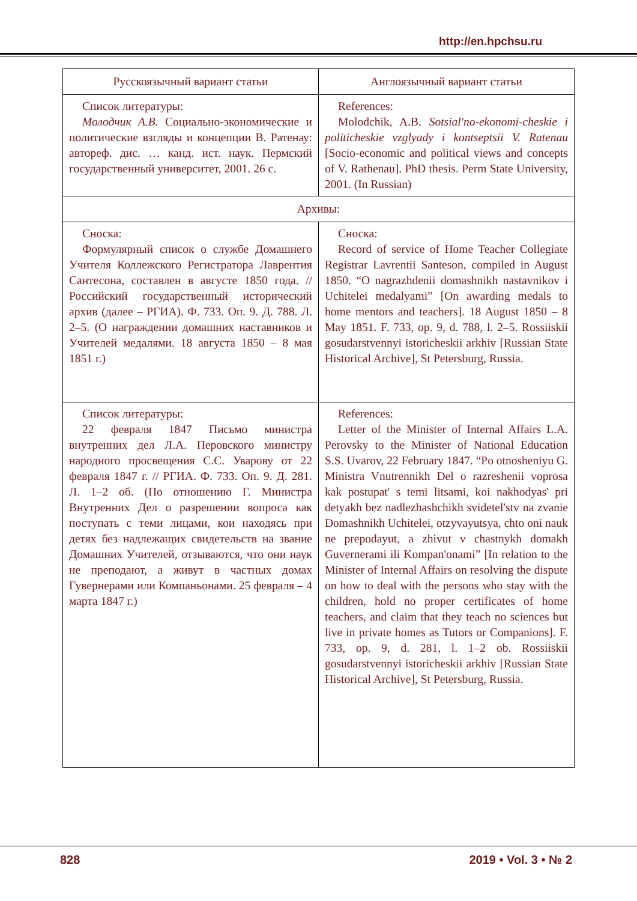http://en.hpchsu.ru
| Русскоязычный вариант статьи | Англоязычный вариант статьи |
| --- | --- |
| Список литературы: Молодчик А.В. Социально-экономические и политические взгляды и концепции В. Ратенау: автореф. дис. … канд. ист. наук. Пермский государственный университет, 2001. 26 с. | References: Molodchik, A.B. Sotsial'no-ekonomi-cheskie i politicheskie vzglyady i kontseptsii V. Ratenau [Socio-economic and political views and concepts of V. Rathenau]. PhD thesis. Perm State University, 2001. (In Russian) |
| Архивы: | |
| Сноска: Формулярный список о службе Домашнего Учителя Коллежского Регистратора Лаврентия Сантесона, составлен в августе 1850 года. // Российский государственный исторический архив (далее – РГИА). Ф. 733. Оп. 9. Д. 788. Л. 2–5. (О награждении домашних наставников и Учителей медалями. 18 августа 1850 – 8 мая 1851 г.) | Сноска: Record of service of Home Teacher Collegiate Registrar Lavrentii Santeson, compiled in August 1850. “O nagrazhdenii domashnikh nastavnikov i Uchitelei medalyami” [On awarding medals to home mentors and teachers]. 18 August 1850 – 8 May 1851. F. 733, op. 9, d. 788, l. 2–5. Rossiiskii gosudarstvennyi istoricheskii arkhiv [Russian State Historical Archive], St Petersburg, Russia. |
| Список литературы: 22 февраля 1847 Письмо министра внутренних дел Л.А. Перовского министру народного просвещения С.С. Уварову от 22 февраля 1847 г. // РГИА. Ф. 733. Оп. 9. Д. 281. Л. 1–2 об. (По отношению Г. Министра Внутренних Дел о разрешении вопроса как поступать с теми лицами, кои находясь при детях без надлежащих свидетельств на звание Домашних Учителей, отзываются, что они наук не преподают, а живут в частных домах Гувернерами или Компаньонами. 25 февраля – 4 марта 1847 г.) | References: Letter of the Minister of Internal Affairs L.A. Perovsky to the Minister of National Education S.S. Uvarov, 22 February 1847. “Po otnosheniyu G. Ministra Vnutrennikh Del o razreshenii voprosa kak postupat' s temi litsami, koi nakhodyas' pri detyakh bez nadlezhashchikh svidetel'stv na zvanie Domashnikh Uchitelei, otzyvayutsya, chto oni nauk ne prepodayut, a zhivut v chastnykh domakh Guvernerami ili Kompan'onami” [In relation to the Minister of Internal Affairs on resolving the dispute on how to deal with the persons who stay with the children, hold no proper certificates of home teachers, and claim that they teach no sciences but live in private homes as Tutors or Companions]. F. 733, op. 9, d. 281, l. 1–2 ob. Rossiiskii gosudarstvennyi istoricheskii arkhiv [Russian State Historical Archive], St Petersburg, Russia. |
828 2019 • Vol. 3 • № 2